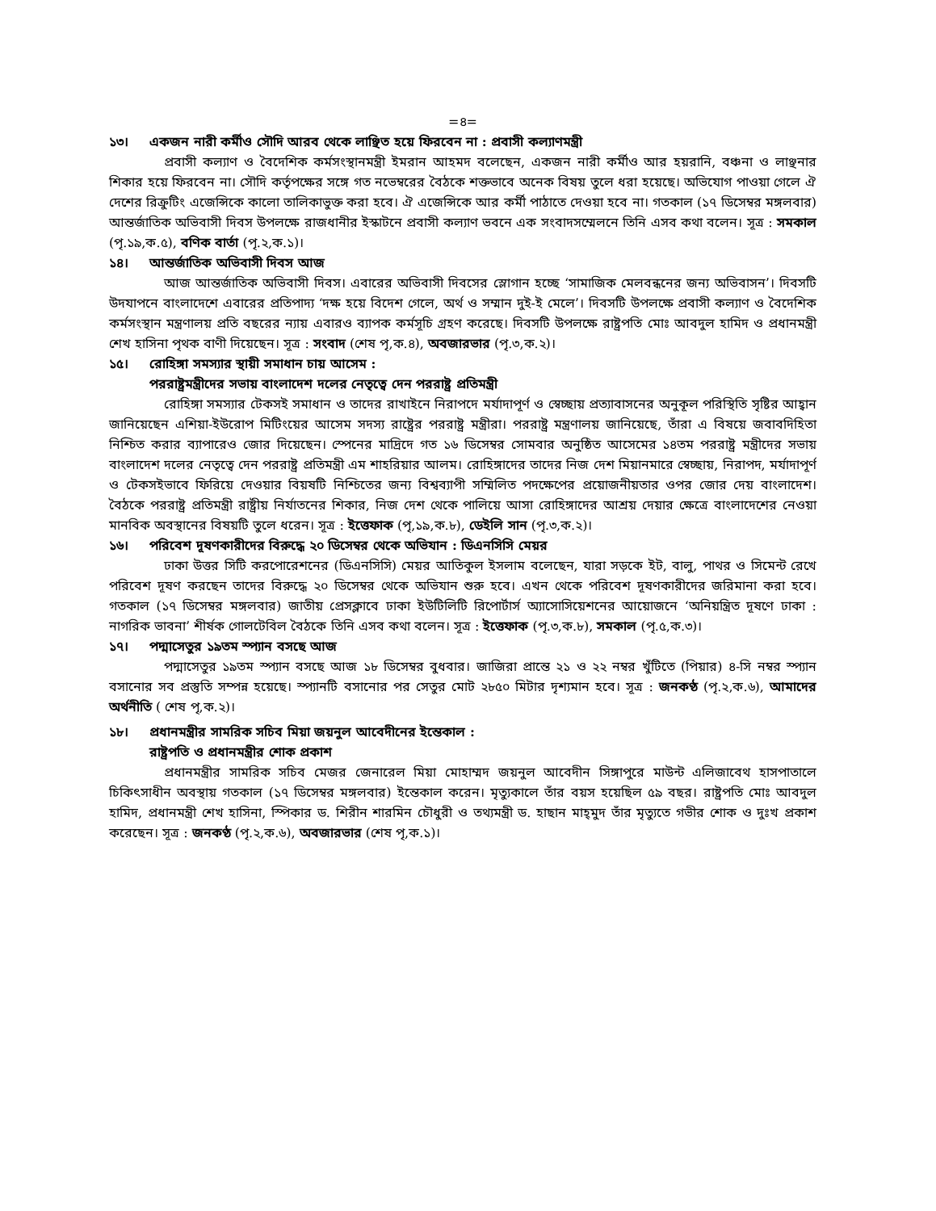=৪=
১৩। একজন নারী কর্মীও সৌদি আরব থেকে লাঞ্ছিত হয়ে ফিরবেন না : প্রবাসী কল্যাণমন্ত্রী
প্রবাসী কল্যাণ ও বৈদেশিক কর্মসংস্থানমন্ত্রী ইমরান আহমদ বলেছেন, একজন নারী কর্মীও আর হয়রানি, বঞ্চনা ও লাঞ্ছনার শিকার হয়ে ফিরবেন না। সৌদি কর্তৃপক্ষের সঙ্গে গত নভেম্বরের বৈঠকে শক্তভাবে অনেক বিষয় তুলে ধরা হয়েছে। অভিযোগ পাওয়া গেলে ঐ দেশের রিক্রুটিং এজেন্সিকে কালো তালিকাভুক্ত করা হবে। ঐ এজেন্সিকে আর কর্মী পাঠাতে দেওয়া হবে না। গতকাল (১৭ ডিসেম্বর মঙ্গলবার) আন্তর্জাতিক অভিবাসী দিবস উপলক্ষে রাজধানীর ইস্কাটনে প্রবাসী কল্যাণ ভবনে এক সংবাদসম্মেলনে তিনি এসব কথা বলেন। সূত্র : সমকাল (পৃ.১৯,ক.৫), বণিক বার্তা (পৃ.২,ক.১)।
১৪। আন্তর্জাতিক অভিবাসী দিবস আজ
আজ আন্তর্জাতিক অভিবাসী দিবস। এবারের অভিবাসী দিবসের স্লোগান হচ্ছে ‘সামাজিক মেলবন্ধনের জন্য অভিবাসন’। দিবসটি উদযাপনে বাংলাদেশে এবারের প্রতিপাদ্য ‘দক্ষ হয়ে বিদেশ গেলে, অর্থ ও সম্মান দুই-ই মেলে’। দিবসটি উপলক্ষে প্রবাসী কল্যাণ ও বৈদেশিক কর্মসংস্থান মন্ত্রণালয় প্রতি বছরের ন্যায় এবারও ব্যাপক কর্মসূচি গ্রহণ করেছে। দিবসটি উপলক্ষে রাষ্ট্রপতি মোঃ আবদুল হামিদ ও প্রধানমন্ত্রী শেখ হাসিনা পৃথক বাণী দিয়েছেন। সূত্র : সংবাদ (শেষ পৃ,ক.৪), অবজারভার (পৃ.৩,ক.২)।
১৫। রোহিঙ্গা সমস্যার স্থায়ী সমাধান চায় আসেম :
পররাষ্ট্রমন্ত্রীদের সভায় বাংলাদেশ দলের নেতৃত্বে দেন পররাষ্ট্র প্রতিমন্ত্রী
রোহিঙ্গা সমস্যার টেকসই সমাধান ও তাদের রাখাইনে নিরাপদে মর্যাদাপূর্ণ ও স্বেচ্ছায় প্রত্যাবাসনের অনুকূল পরিস্থিতি সৃষ্টির আহ্বান জানিয়েছেন এশিয়া-ইউরোপ মিটিংয়ের আসেম সদস্য রাষ্ট্রের পররাষ্ট্র মন্ত্রীরা। পররাষ্ট্র মন্ত্রণালয় জানিয়েছে, তাঁরা এ বিষয়ে জবাবদিহিতা নিশ্চিত করার ব্যাপারেও জোর দিয়েছেন। স্পেনের মাদ্রিদে গত ১৬ ডিসেম্বর সোমবার অনুষ্ঠিত আসেমের ১৪তম পররাষ্ট্র মন্ত্রীদের সভায় বাংলাদেশ দলের নেতৃত্বে দেন পররাষ্ট্র প্রতিমন্ত্রী এম শাহরিয়ার আলম। রোহিঙ্গাদের তাদের নিজ দেশ মিয়ানমারে স্বেচ্ছায়, নিরাপদ, মর্যাদাপূর্ণ ও টেকসইভাবে ফিরিয়ে দেওয়ার বিয়ষটি নিশ্চিতের জন্য বিশ্বব্যাপী সম্মিলিত পদক্ষেপের প্রয়োজনীয়তার ওপর জোর দেয় বাংলাদেশ। বৈঠকে পররাষ্ট্র প্রতিমন্ত্রী রাষ্ট্রীয় নির্যাতনের শিকার, নিজ দেশ থেকে পালিয়ে আসা রোহিঙ্গাদের আশ্রয় দেয়ার ক্ষেত্রে বাংলাদেশের নেওয়া মানবিক অবস্থানের বিষয়টি তুলে ধরেন। সূত্র : ইত্তেফাক (পৃ,১৯,ক.৮), ডেইলি সান (পৃ.৩,ক.২)।
১৬। পরিবেশ দূষণকারীদের বিরুদ্ধে ২০ ডিসেম্বর থেকে অভিযান : ডিএনসিসি মেয়র
ঢাকা উত্তর সিটি করপোরেশনের (ডিএনসিসি) মেয়র আতিকুল ইসলাম বলেছেন, যারা সড়কে ইট, বালু, পাথর ও সিমেন্ট রেখে পরিবেশ দূষণ করছেন তাদের বিরুদ্ধে ২০ ডিসেম্বর থেকে অভিযান শুরু হবে। এখন থেকে পরিবেশ দূষণকারীদের জরিমানা করা হবে। গতকাল (১৭ ডিসেম্বর মঙ্গলবার) জাতীয় প্রেসক্লাবে ঢাকা ইউটিলিটি রিপোর্টার্স অ্যাসোসিয়েশনের আয়োজনে ‘অনিয়ন্ত্রিত দূষণে ঢাকা : নাগরিক ভাবনা’ শীর্ষক গোলটেবিল বৈঠকে তিনি এসব কথা বলেন। সূত্র : ইত্তেফাক (পৃ.৩,ক.৮), সমকাল (পৃ.৫,ক.৩)।
১৭। পদ্মাসেতুর ১৯তম স্প্যান বসছে আজ
পদ্মাসেতুর ১৯তম স্প্যান বসছে আজ ১৮ ডিসেম্বর বুধবার। জাজিরা প্রান্তে ২১ ও ২২ নম্বর খুঁটিতে (পিয়ার) ৪-সি নম্বর স্প্যান বসানোর সব প্রস্তুতি সম্পন্ন হয়েছে। স্প্যানটি বসানোর পর সেতুর মোট ২৮৫০ মিটার দৃশ্যমান হবে। সূত্র : জনকণ্ঠ (পৃ.২,ক.৬), আমাদের অর্থনীতি ( শেষ পৃ,ক.২)।
১৮। প্রধানমন্ত্রীর সামরিক সচিব মিয়া জয়নুল আবেদীনের ইন্তেকাল :
রাষ্ট্রপতি ও প্রধানমন্ত্রীর শোক প্রকাশ
প্রধানমন্ত্রীর সামরিক সচিব মেজর জেনারেল মিয়া মোহাম্মদ জয়নুল আবেদীন সিঙ্গাপুরে মাউন্ট এলিজাবেথ হাসপাতালে চিকিৎসাধীন অবস্থায় গতকাল (১৭ ডিসেম্বর মঙ্গলবার) ইন্তেকাল করেন। মৃত্যুকালে তাঁর বয়স হয়েছিল ৫৯ বছর। রাষ্ট্রপতি মোঃ আবদুল হামিদ, প্রধানমন্ত্রী শেখ হাসিনা, স্পিকার ড. শিরীন শারমিন চৌধুরী ও তথ্যমন্ত্রী ড. হাছান মাহ্‌মুদ তাঁর মৃত্যুতে গভীর শোক ও দুঃখ প্রকাশ করেছেন। সূত্র : জনকণ্ঠ (পৃ.২,ক.৬), অবজারভার (শেষ পৃ,ক.১)।